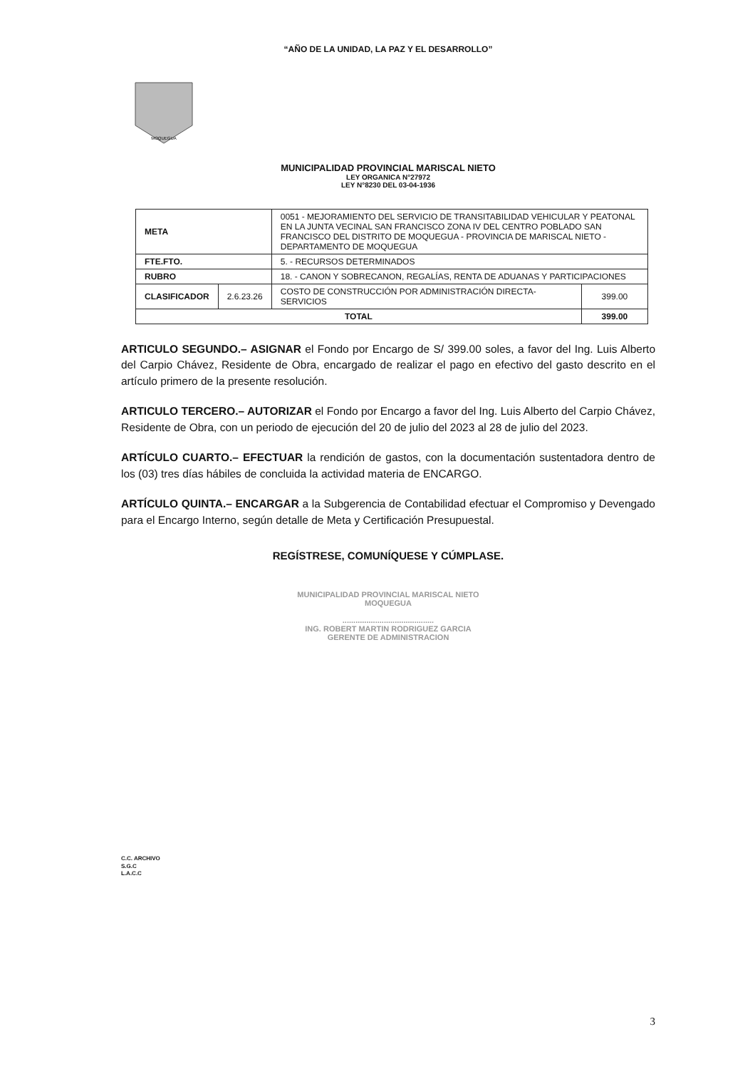“AÑO DE LA UNIDAD, LA PAZ Y EL DESARROLLO”
MOQUEGUA
MUNICIPALIDAD PROVINCIAL MARISCAL NIETO
LEY ORGANICA N°27972
LEY N°8230 DEL 03-04-1936
| META | | 0051 - MEJORAMIENTO DEL SERVICIO DE TRANSITABILIDAD VEHICULAR Y PEATONAL EN LA JUNTA VECINAL SAN FRANCISCO ZONA IV DEL CENTRO POBLADO SAN FRANCISCO DEL DISTRITO DE MOQUEGUA - PROVINCIA DE MARISCAL NIETO - DEPARTAMENTO DE MOQUEGUA | |
| FTE.FTO. | | 5. - RECURSOS DETERMINADOS | |
| RUBRO | | 18. - CANON Y SOBRECANON, REGALÍAS, RENTA DE ADUANAS Y PARTICIPACIONES | |
| CLASIFICADOR | 2.6.23.26 | COSTO DE CONSTRUCCIÓN POR ADMINISTRACIÓN DIRECTA- SERVICIOS | 399.00 |
| TOTAL | | | 399.00 |
ARTICULO SEGUNDO.– ASIGNAR el Fondo por Encargo de S/ 399.00 soles, a favor del Ing. Luis Alberto del Carpio Chávez, Residente de Obra, encargado de realizar el pago en efectivo del gasto descrito en el artículo primero de la presente resolución.
ARTICULO TERCERO.– AUTORIZAR el Fondo por Encargo a favor del Ing. Luis Alberto del Carpio Chávez, Residente de Obra, con un periodo de ejecución del 20 de julio del 2023 al 28 de julio del 2023.
ARTÍCULO CUARTO.– EFECTUAR la rendición de gastos, con la documentación sustentadora dentro de los (03) tres días hábiles de concluida la actividad materia de ENCARGO.
ARTÍCULO QUINTA.– ENCARGAR a la Subgerencia de Contabilidad efectuar el Compromiso y Devengado para el Encargo Interno, según detalle de Meta y Certificación Presupuestal.
REGÍSTRESE, COMUNÍQUESE Y CÚMPLASE.
MUNICIPALIDAD PROVINCIAL MARISCAL NIETO
MOQUEGUA
..........................................
ING. ROBERT MARTIN RODRIGUEZ GARCIA
GERENTE DE ADMINISTRACION
C.C. ARCHIVO
S.G.C
L.A.C.C
3